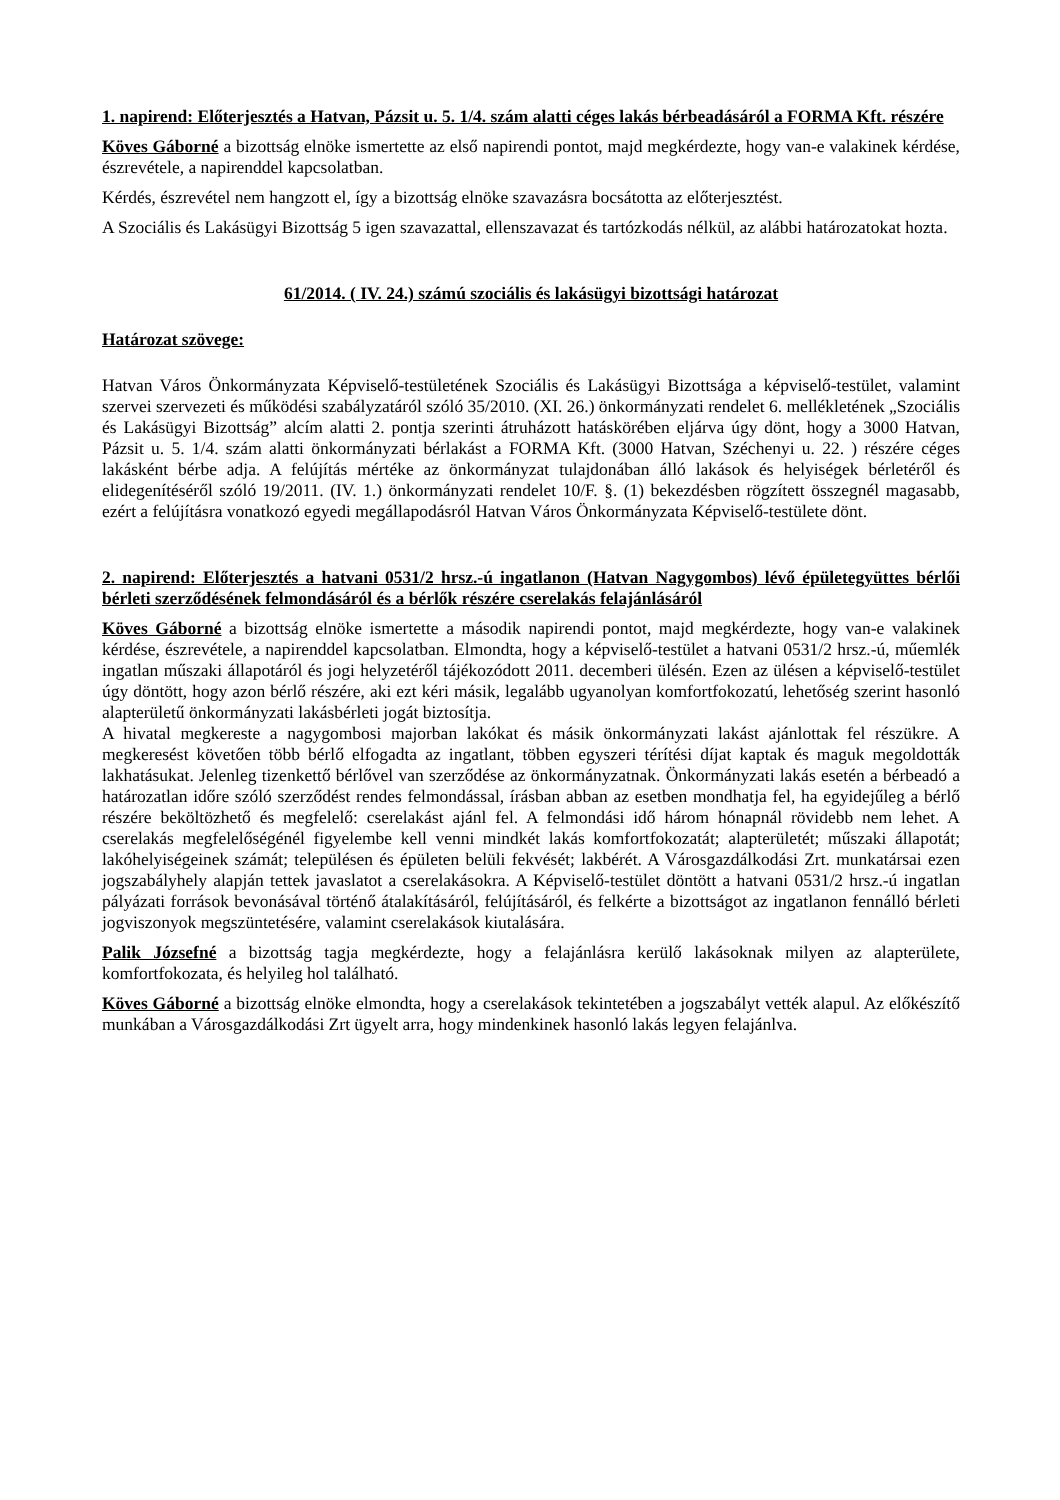1. napirend: Előterjesztés a Hatvan, Pázsit u. 5. 1/4. szám alatti céges lakás bérbeadásáról a FORMA Kft. részére
Köves Gáborné a bizottság elnöke ismertette az első napirendi pontot, majd megkérdezte, hogy van-e valakinek kérdése, észrevétele, a napirenddel kapcsolatban.
Kérdés, észrevétel nem hangzott el, így a bizottság elnöke szavazásra bocsátotta az előterjesztést.
A Szociális és Lakásügyi Bizottság 5 igen szavazattal, ellenszavazat és tartózkodás nélkül, az alábbi határozatokat hozta.
61/2014. ( IV. 24.) számú szociális és lakásügyi bizottsági határozat
Határozat szövege:
Hatvan Város Önkormányzata Képviselő-testületének Szociális és Lakásügyi Bizottsága a képviselő-testület, valamint szervei szervezeti és működési szabályzatáról szóló 35/2010. (XI. 26.) önkormányzati rendelet 6. mellékletének „Szociális és Lakásügyi Bizottság” alcím alatti 2. pontja szerinti átruházott hatáskörében eljárva úgy dönt, hogy a 3000 Hatvan, Pázsit u. 5. 1/4. szám alatti önkormányzati bérlakást a FORMA Kft. (3000 Hatvan, Széchenyi u. 22. ) részére céges lakásként bérbe adja. A felújítás mértéke az önkormányzat tulajdonában álló lakások és helyiségek bérletéről és elidegenítéséről szóló 19/2011. (IV. 1.) önkormányzati rendelet 10/F. §. (1) bekezdésben rögzített összegnél magasabb, ezért a felújításra vonatkozó egyedi megállapodásról Hatvan Város Önkormányzata Képviselő-testülete dönt.
2. napirend: Előterjesztés a hatvani 0531/2 hrsz.-ú ingatlanon (Hatvan Nagygombos) lévő épületegyüttes bérlői bérleti szerződésének felmondásáról és a bérlők részére cserelakás felajánlásáról
Köves Gáborné a bizottság elnöke ismertette a második napirendi pontot, majd megkérdezte, hogy van-e valakinek kérdése, észrevétele, a napirenddel kapcsolatban. Elmondta, hogy a képviselő-testület a hatvani 0531/2 hrsz.-ú, műemlék ingatlan műszaki állapotáról és jogi helyzetéről tájékozódott 2011. decemberi ülésén. Ezen az ülésen a képviselő-testület úgy döntött, hogy azon bérlő részére, aki ezt kéri másik, legalább ugyanolyan komfortfokozatú, lehetőség szerint hasonló alapterületű önkormányzati lakásbérleti jogát biztosítja.
A hivatal megkereste a nagygombosi majorban lakókat és másik önkormányzati lakást ajánlottak fel részükre. A megkeresést követően több bérlő elfogadta az ingatlant, többen egyszeri térítési díjat kaptak és maguk megoldották lakhatásukat. Jelenleg tizenkettő bérlővel van szerződése az önkormányzatnak. Önkormányzati lakás esetén a bérbeadó a határozatlan időre szóló szerződést rendes felmondással, írásban abban az esetben mondhatja fel, ha egyidejűleg a bérlő részére beköltözhető és megfelelő: cserelakást ajánl fel. A felmondási idő három hónapnál rövidebb nem lehet. A cserelakás megfelelőségénél figyelembe kell venni mindkét lakás komfortfokozatát; alapterületét; műszaki állapotát; lakóhelyiségeinek számát; településen és épületen belüli fekvését; lakbérét. A Városgazdálkodási Zrt. munkatársai ezen jogszabályhely alapján tettek javaslatot a cserelakásokra. A Képviselő-testület döntött a hatvani 0531/2 hrsz.-ú ingatlan pályázati források bevonásával történő átalakításáról, felújításáról, és felkérte a bizottságot az ingatlanon fennálló bérleti jogviszonyok megszüntetésére, valamint cserelakások kiutalására.
Palik Józsefné a bizottság tagja megkérdezte, hogy a felajánlásra kerülő lakásoknak milyen az alapterülete, komfortfokozata, és helyileg hol található.
Köves Gáborné a bizottság elnöke elmondta, hogy a cserelakások tekintetében a jogszabályt vették alapul. Az előkészítő munkában a Városgazdálkodási Zrt ügyelt arra, hogy mindenkinek hasonló lakás legyen felajánlva.